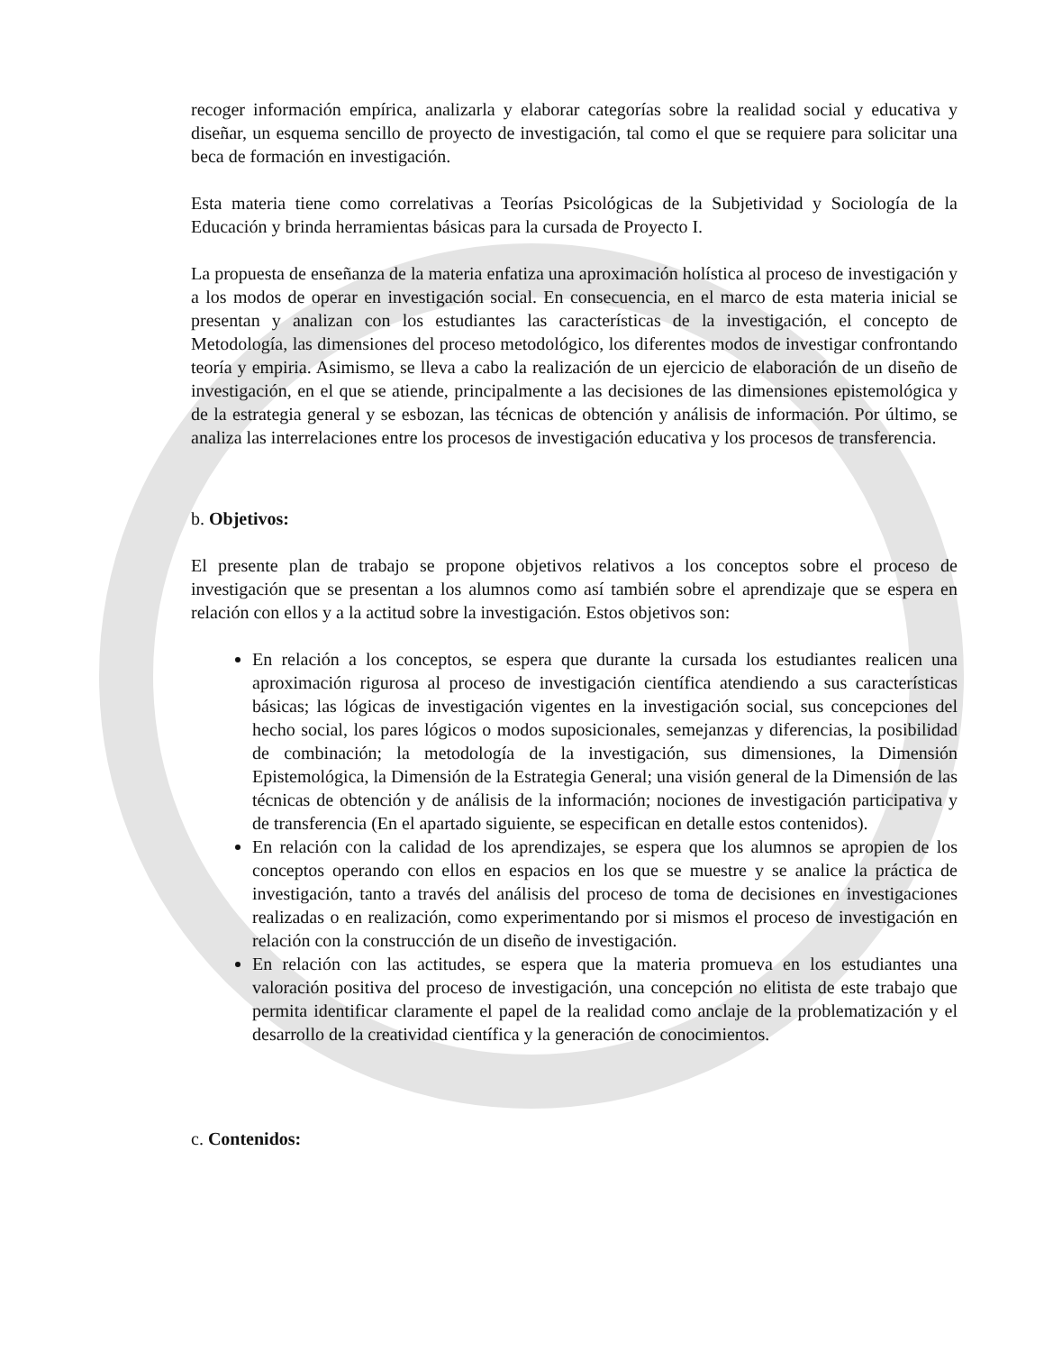recoger información empírica, analizarla y elaborar categorías sobre la realidad social y educativa y diseñar, un esquema sencillo de proyecto de investigación, tal como el que se requiere para solicitar una beca de formación en investigación.
Esta materia tiene como correlativas a Teorías Psicológicas de la Subjetividad y Sociología de la Educación y brinda herramientas básicas para la cursada de Proyecto I.
La propuesta de enseñanza de la materia enfatiza una aproximación holística al proceso de investigación y a los modos de operar en investigación social. En consecuencia, en el marco de esta materia inicial se presentan y analizan con los estudiantes las características de la investigación, el concepto de Metodología, las dimensiones del proceso metodológico, los diferentes modos de investigar confrontando teoría y empiria. Asimismo, se lleva a cabo la realización de un ejercicio de elaboración de un diseño de investigación, en el que se atiende, principalmente a las decisiones de las dimensiones epistemológica y de la estrategia general y se esbozan, las técnicas de obtención y análisis de información. Por último, se analiza las interrelaciones entre los procesos de investigación educativa y los procesos de transferencia.
b. Objetivos:
El presente plan de trabajo se propone objetivos relativos a los conceptos sobre el proceso de investigación que se presentan a los alumnos como así también sobre el aprendizaje que se espera en relación con ellos y a la actitud sobre la investigación. Estos objetivos son:
En relación a los conceptos, se espera que durante la cursada los estudiantes realicen una aproximación rigurosa al proceso de investigación científica atendiendo a sus características básicas; las lógicas de investigación vigentes en la investigación social, sus concepciones del hecho social, los pares lógicos o modos suposicionales, semejanzas y diferencias, la posibilidad de combinación; la metodología de la investigación, sus dimensiones, la Dimensión Epistemológica, la Dimensión de la Estrategia General; una visión general de la Dimensión de las técnicas de obtención y de análisis de la información; nociones de investigación participativa y de transferencia (En el apartado siguiente, se especifican en detalle estos contenidos).
En relación con la calidad de los aprendizajes, se espera que los alumnos se apropien de los conceptos operando con ellos en espacios en los que se muestre y se analice la práctica de investigación, tanto a través del análisis del proceso de toma de decisiones en investigaciones realizadas o en realización, como experimentando por si mismos el proceso de investigación en relación con la construcción de un diseño de investigación.
En relación con las actitudes, se espera que la materia promueva en los estudiantes una valoración positiva del proceso de investigación, una concepción no elitista de este trabajo que permita identificar claramente el papel de la realidad como anclaje de la problematización y el desarrollo de la creatividad científica y la generación de conocimientos.
c. Contenidos: